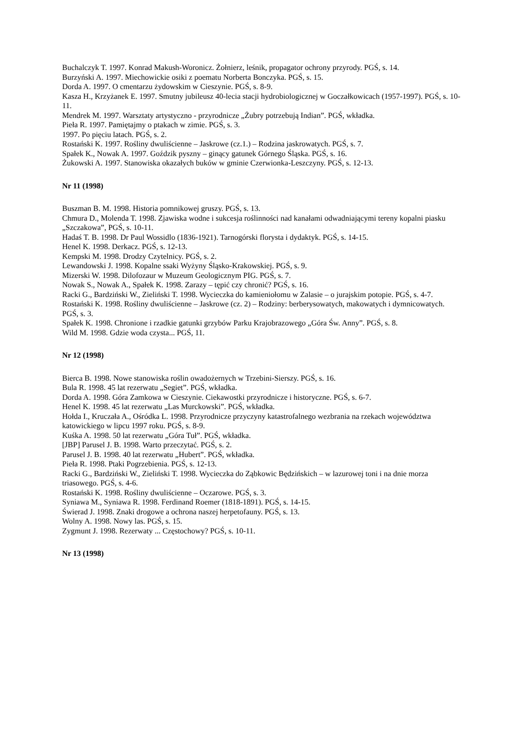Buchalczyk T. 1997. Konrad Makush-Woronicz. Żołnierz, leśnik, propagator ochrony przyrody. PGŚ, s. 14.
Burzyński A. 1997. Miechowickie osiki z poematu Norberta Bonczyka. PGŚ, s. 15.
Dorda A. 1997. O cmentarzu żydowskim w Cieszynie. PGŚ, s. 8-9.
Kasza H., Krzyżanek E. 1997. Smutny jubileusz 40-lecia stacji hydrobiologicznej w Goczałkowicach (1957-1997). PGŚ, s. 10-11.
Mendrek M. 1997. Warsztaty artystyczno - przyrodnicze „Żubry potrzebują Indian”. PGŚ, wkładka.
Pieła R. 1997. Pamiętajmy o ptakach w zimie. PGŚ, s. 3.
1997. Po pięciu latach. PGŚ, s. 2.
Rostański K. 1997. Rośliny dwuliścienne – Jaskrowe (cz.1.) – Rodzina jaskrowatych. PGŚ, s. 7.
Spałek K., Nowak A. 1997. Goździk pyszny – ginący gatunek Górnego Śląska. PGŚ, s. 16.
Żukowski A. 1997. Stanowiska okazałych buków w gminie Czerwionka-Leszczyny. PGŚ, s. 12-13.
Nr 11 (1998)
Buszman B. M. 1998. Historia pomnikowej gruszy. PGŚ, s. 13.
Chmura D., Molenda T. 1998. Zjawiska wodne i sukcesja roślinności nad kanałami odwadniającymi tereny kopalni piasku „Szczakowa”, PGŚ, s. 10-11.
Hadaś T. B. 1998. Dr Paul Wossidlo (1836-1921). Tarnogórski florysta i dydaktyk. PGŚ, s. 14-15.
Henel K. 1998. Derkacz. PGŚ, s. 12-13.
Kempski M. 1998. Drodzy Czytelnicy. PGŚ, s. 2.
Lewandowski J. 1998. Kopalne ssaki Wyżyny Śląsko-Krakowskiej. PGŚ, s. 9.
Mizerski W. 1998. Dilofozaur w Muzeum Geologicznym PIG. PGŚ, s. 7.
Nowak S., Nowak A., Spałek K. 1998. Zarazy – tępić czy chronić? PGŚ, s. 16.
Racki G., Bardziński W., Zieliński T. 1998. Wycieczka do kamieniołomu w Zalasie – o jurajskim potopie. PGŚ, s. 4-7.
Rostański K. 1998. Rośliny dwuliścienne – Jaskrowe (cz. 2) – Rodziny: berberysowatych, makowatych i dymnicowatych. PGŚ, s. 3.
Spałek K. 1998. Chronione i rzadkie gatunki grzybów Parku Krajobrazowego „Góra Św. Anny”. PGŚ, s. 8.
Wild M. 1998. Gdzie woda czysta... PGŚ, 11.
Nr 12 (1998)
Bierca B. 1998. Nowe stanowiska roślin owadożernych w Trzebini-Sierszy. PGŚ, s. 16.
Bula R. 1998. 45 lat rezerwatu „Segiet”. PGŚ, wkładka.
Dorda A. 1998. Góra Zamkowa w Cieszynie. Ciekawostki przyrodnicze i historyczne. PGŚ, s. 6-7.
Henel K. 1998. 45 lat rezerwatu „Las Murckowski”. PGŚ, wkładka.
Hołda I., Kruczała A., Ośródka L. 1998. Przyrodnicze przyczyny katastrofalnego wezbrania na rzekach województwa katowickiego w lipcu 1997 roku. PGŚ, s. 8-9.
Kuśka A. 1998. 50 lat rezerwatu „Góra Tuł”. PGŚ, wkładka.
[JBP] Parusel J. B. 1998. Warto przeczytać. PGŚ, s. 2.
Parusel J. B. 1998. 40 lat rezerwatu „Hubert”. PGŚ, wkładka.
Pieła R. 1998. Ptaki Pogrzebienia. PGŚ, s. 12-13.
Racki G., Bardziński W., Zieliński T. 1998. Wycieczka do Ząbkowic Będzińskich – w lazurowej toni i na dnie morza triasowego. PGŚ, s. 4-6.
Rostański K. 1998. Rośliny dwuliścienne – Oczarowe. PGŚ, s. 3.
Syniawa M., Syniawa R. 1998. Ferdinand Roemer (1818-1891). PGŚ, s. 14-15.
Świerad J. 1998. Znaki drogowe a ochrona naszej herpetofauny. PGŚ, s. 13.
Wolny A. 1998. Nowy las. PGŚ, s. 15.
Zygmunt J. 1998. Rezerwaty ... Częstochowy? PGŚ, s. 10-11.
Nr 13 (1998)